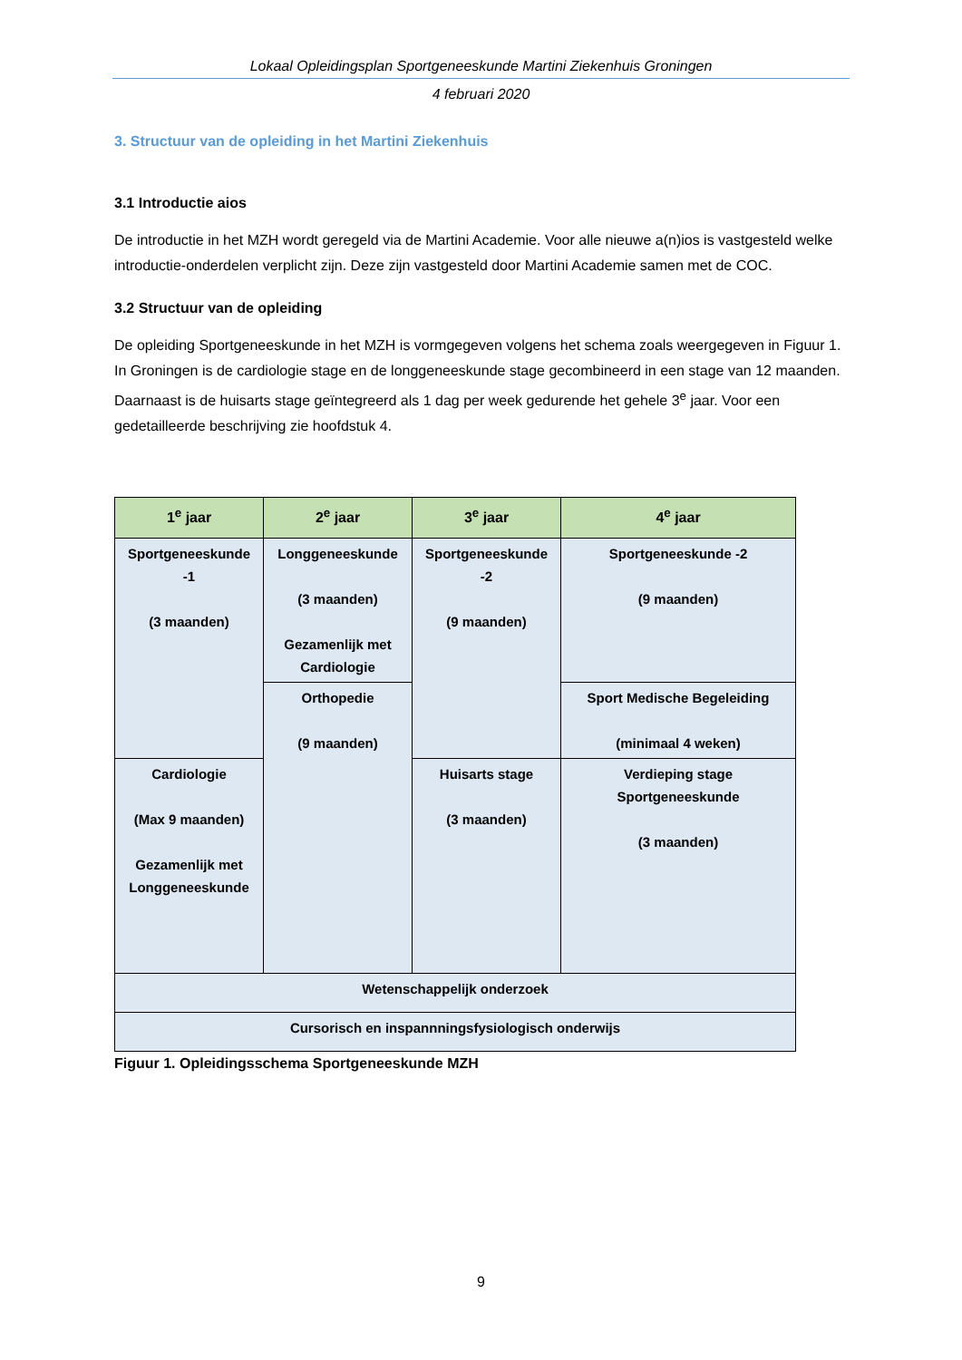Lokaal Opleidingsplan Sportgeneeskunde Martini Ziekenhuis Groningen
4 februari 2020
3. Structuur van de opleiding in het Martini Ziekenhuis
3.1 Introductie aios
De introductie in het MZH wordt geregeld via de Martini Academie. Voor alle nieuwe a(n)ios is vastgesteld welke introductie-onderdelen verplicht zijn. Deze zijn vastgesteld door Martini Academie samen met de COC.
3.2 Structuur van de opleiding
De opleiding Sportgeneeskunde in het MZH is vormgegeven volgens het schema zoals weergegeven in Figuur 1. In Groningen is de cardiologie stage en de longgeneeskunde stage gecombineerd in een stage van 12 maanden. Daarnaast is de huisarts stage geïntegreerd als 1 dag per week gedurende het gehele 3<sup>e</sup> jaar. Voor een gedetailleerde beschrijving zie hoofdstuk 4.
| 1<sup>e</sup> jaar | 2<sup>e</sup> jaar | 3<sup>e</sup> jaar | 4<sup>e</sup> jaar |
| --- | --- | --- | --- |
| Sportgeneeskunde -1 (3 maanden) | Longgeneeskunde (3 maanden) Gezamenlijk met Cardiologie | Sportgeneeskunde -2 (9 maanden) | Sportgeneeskunde -2 (9 maanden) |
| | Orthopedie (9 maanden) | | Sport Medische Begeleiding (minimaal 4 weken) |
| Cardiologie (Max 9 maanden) Gezamenlijk met Longgeneeskunde | | Huisarts stage (3 maanden) | Verdieping stage Sportgeneeskunde (3 maanden) |
| Wetenschappelijk onderzoek | | | |
| Cursorisch en inspannningsfysiologisch onderwijs | | | |
Figuur 1. Opleidingsschema Sportgeneeskunde MZH
9